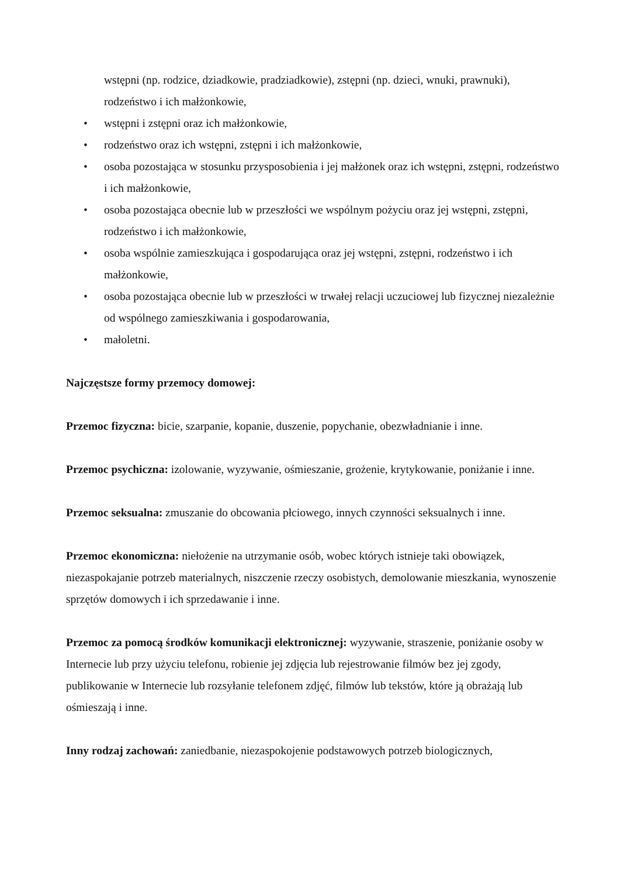wstępni (np. rodzice, dziadkowie, pradziadkowie), zstępni (np. dzieci, wnuki, prawnuki), rodzeństwo i ich małżonkowie,
• wstępni i zstępni oraz ich małżonkowie,
• rodzeństwo oraz ich wstępni, zstępni i ich małżonkowie,
• osoba pozostająca w stosunku przysposobienia i jej małżonek oraz ich wstępni, zstępni, rodzeństwo i ich małżonkowie,
• osoba pozostająca obecnie lub w przeszłości we wspólnym pożyciu oraz jej wstępni, zstępni, rodzeństwo i ich małżonkowie,
• osoba wspólnie zamieszkująca i gospodarująca oraz jej wstępni, zstępni, rodzeństwo i ich małżonkowie,
• osoba pozostająca obecnie lub w przeszłości w trwałej relacji uczuciowej lub fizycznej niezależnie od wspólnego zamieszkiwania i gospodarowania,
• małoletni.
Najczęstsze formy przemocy domowej:
Przemoc fizyczna: bicie, szarpanie, kopanie, duszenie, popychanie, obezwładnianie i inne.
Przemoc psychiczna: izolowanie, wyzywanie, ośmieszanie, grożenie, krytykowanie, poniżanie i inne.
Przemoc seksualna: zmuszanie do obcowania płciowego, innych czynności seksualnych i inne.
Przemoc ekonomiczna: niełożenie na utrzymanie osób, wobec których istnieje taki obowiązek, niezaspokajanie potrzeb materialnych, niszczenie rzeczy osobistych, demolowanie mieszkania, wynoszenie sprzętów domowych i ich sprzedawanie i inne.
Przemoc za pomocą środków komunikacji elektronicznej: wyzywanie, straszenie, poniżanie osoby w Internecie lub przy użyciu telefonu, robienie jej zdjęcia lub rejestrowanie filmów bez jej zgody, publikowanie w Internecie lub rozsyłanie telefonem zdjęć, filmów lub tekstów, które ją obrażają lub ośmieszają i inne.
Inny rodzaj zachowań: zaniedbanie, niezaspokojenie podstawowych potrzeb biologicznych,